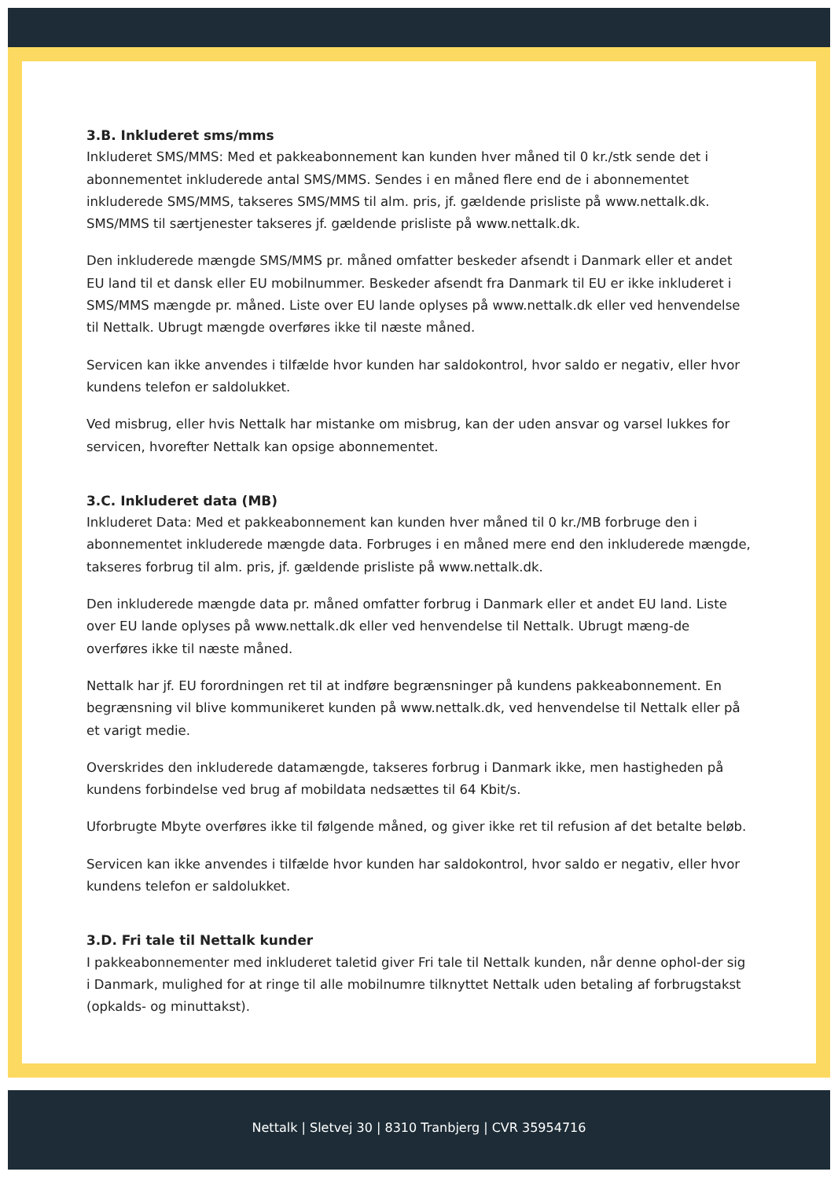3.B. Inkluderet sms/mms
Inkluderet SMS/MMS: Med et pakkeabonnement kan kunden hver måned til 0 kr./stk sende det i abonnementet inkluderede antal SMS/MMS. Sendes i en måned flere end de i abonnementet inkluderede SMS/MMS, takseres SMS/MMS til alm. pris, jf. gældende prisliste på www.nettalk.dk. SMS/MMS til særtjenester takseres jf. gældende prisliste på www.nettalk.dk.
Den inkluderede mængde SMS/MMS pr. måned omfatter beskeder afsendt i Danmark eller et andet EU land til et dansk eller EU mobilnummer. Beskeder afsendt fra Danmark til EU er ikke inkluderet i SMS/MMS mængde pr. måned. Liste over EU lande oplyses på www.nettalk.dk eller ved henvendelse til Nettalk. Ubrugt mængde overføres ikke til næste måned.
Servicen kan ikke anvendes i tilfælde hvor kunden har saldokontrol, hvor saldo er negativ, eller hvor kundens telefon er saldolukket.
Ved misbrug, eller hvis Nettalk har mistanke om misbrug, kan der uden ansvar og varsel lukkes for servicen, hvorefter Nettalk kan opsige abonnementet.
3.C. Inkluderet data (MB)
Inkluderet Data: Med et pakkeabonnement kan kunden hver måned til 0 kr./MB forbruge den i abonnementet inkluderede mængde data. Forbruges i en måned mere end den inkluderede mængde, takseres forbrug til alm. pris, jf. gældende prisliste på www.nettalk.dk.
Den inkluderede mængde data pr. måned omfatter forbrug i Danmark eller et andet EU land. Liste over EU lande oplyses på www.nettalk.dk eller ved henvendelse til Nettalk. Ubrugt mæng-de overføres ikke til næste måned.
Nettalk har jf. EU forordningen ret til at indføre begrænsninger på kundens pakkeabonnement. En begrænsning vil blive kommunikeret kunden på www.nettalk.dk, ved henvendelse til Nettalk eller på et varigt medie.
Overskrides den inkluderede datamængde, takseres forbrug i Danmark ikke, men hastigheden på kundens forbindelse ved brug af mobildata nedsættes til 64 Kbit/s.
Uforbrugte Mbyte overføres ikke til følgende måned, og giver ikke ret til refusion af det betalte beløb.
Servicen kan ikke anvendes i tilfælde hvor kunden har saldokontrol, hvor saldo er negativ, eller hvor kundens telefon er saldolukket.
3.D. Fri tale til Nettalk kunder
I pakkeabonnementer med inkluderet taletid giver Fri tale til Nettalk kunden, når denne ophol-der sig i Danmark, mulighed for at ringe til alle mobilnumre tilknyttet Nettalk uden betaling af forbrugstakst (opkalds- og minuttakst).
Nettalk | Sletvej 30 | 8310 Tranbjerg | CVR 35954716